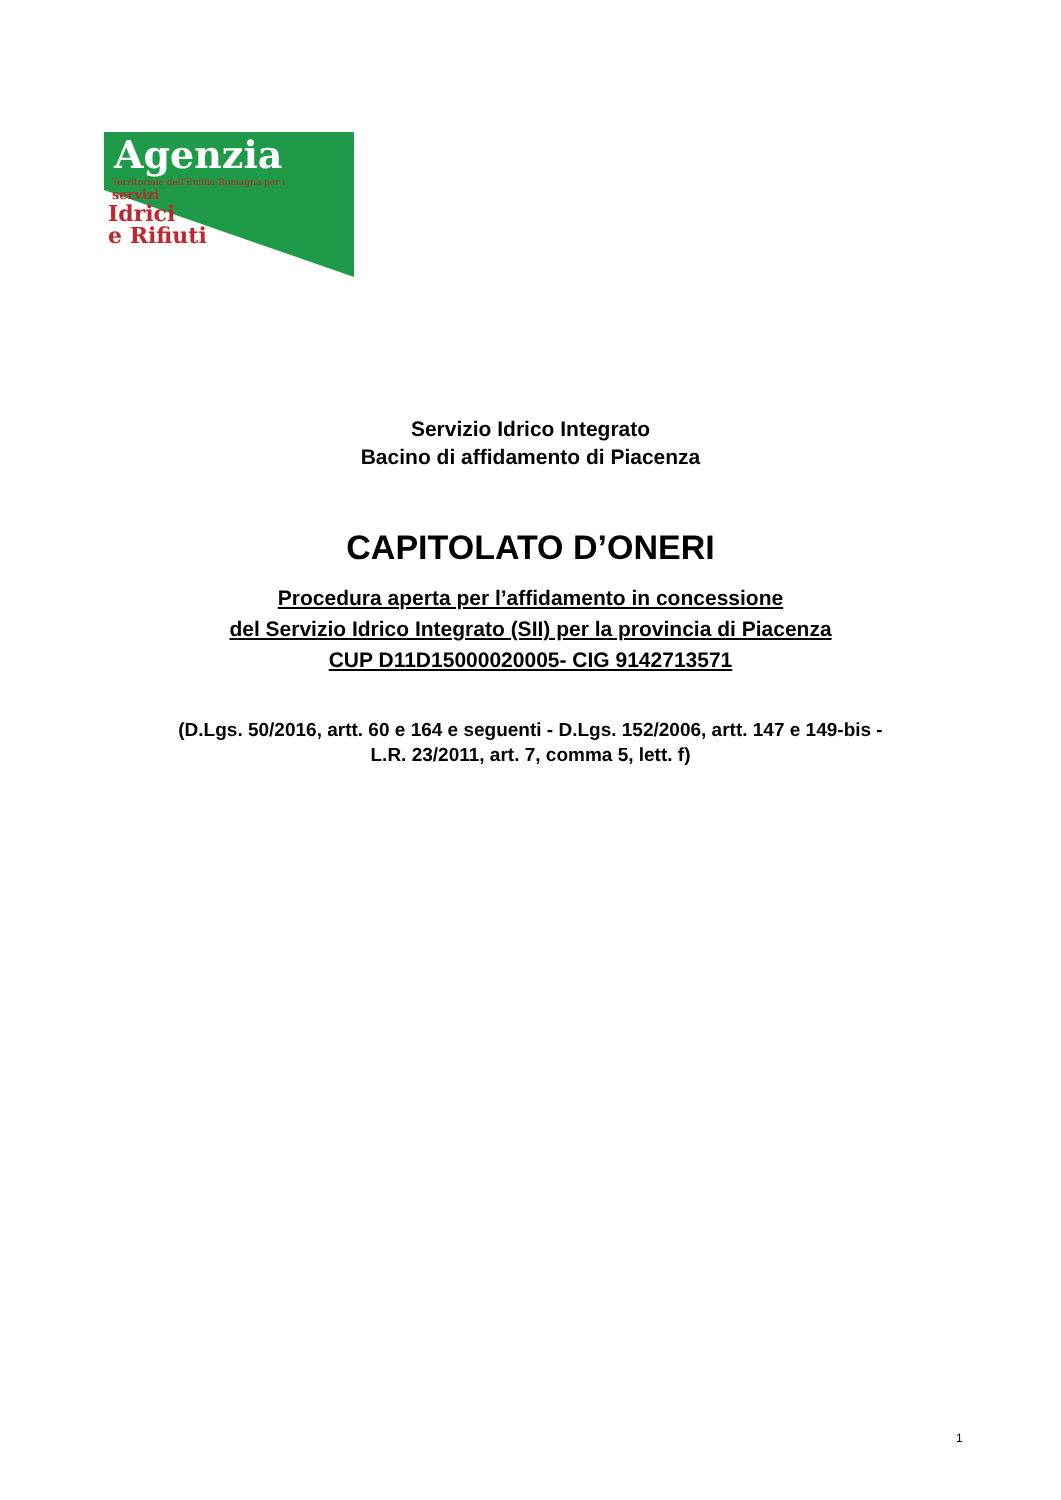Agenzia
Territoriale dell'Emilia-Romagna per i
servizi
Idrici
e Rifiuti
Servizio Idrico Integrato
Bacino di affidamento di Piacenza
CAPITOLATO D’ONERI
Procedura aperta per l’affidamento in concessione
del Servizio Idrico Integrato (SII) per la provincia di Piacenza
CUP D11D15000020005- CIG 9142713571
(D.Lgs. 50/2016, artt. 60 e 164 e seguenti - D.Lgs. 152/2006, artt. 147 e 149-bis -
L.R. 23/2011, art. 7, comma 5, lett. f)
1